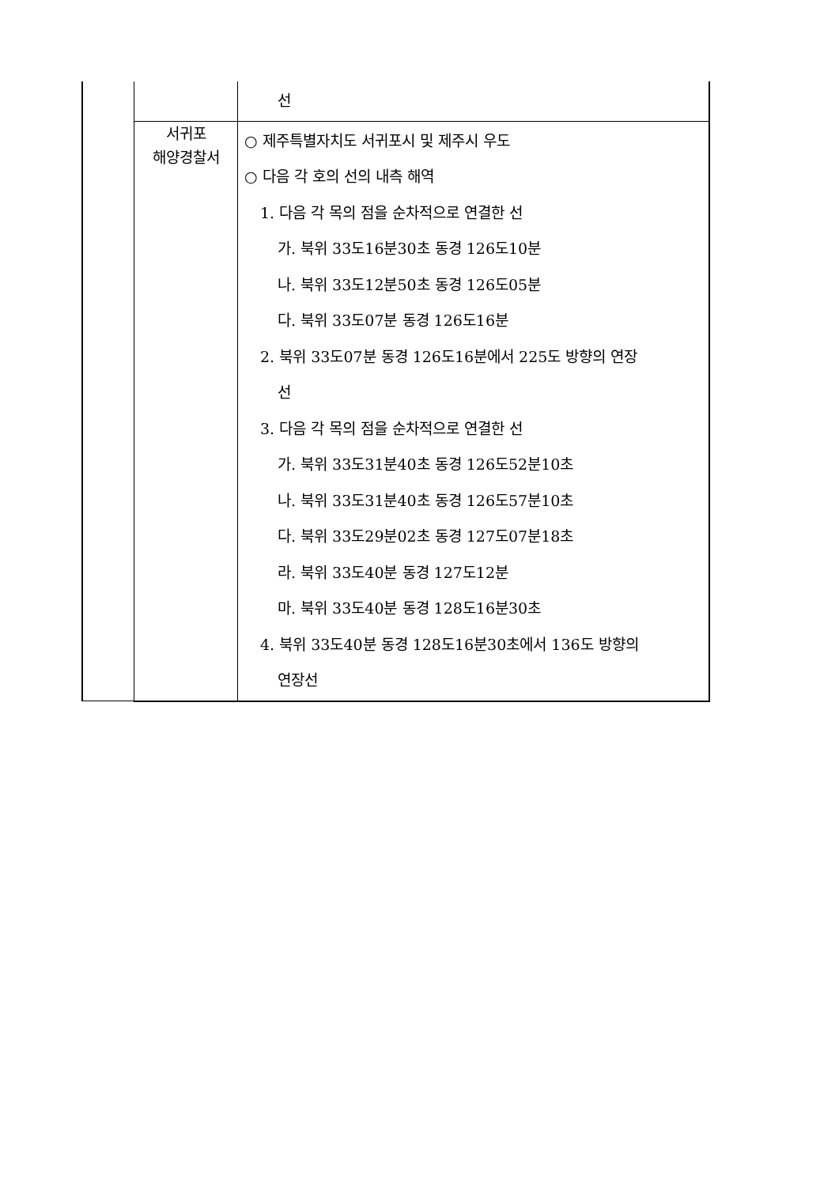| | | 선 |
| | 서귀포 해양경찰서 | ○ 제주특별자치도 서귀포시 및 제주시 우도 ○ 다음 각 호의 선의 내측 해역 1. 다음 각 목의 점을 순차적으로 연결한 선 가. 북위 33도16분30초 동경 126도10분 나. 북위 33도12분50초 동경 126도05분 다. 북위 33도07분 동경 126도16분 2. 북위 33도07분 동경 126도16분에서 225도 방향의 연장 선 3. 다음 각 목의 점을 순차적으로 연결한 선 가. 북위 33도31분40초 동경 126도52분10초 나. 북위 33도31분40초 동경 126도57분10초 다. 북위 33도29분02초 동경 127도07분18초 라. 북위 33도40분 동경 127도12분 마. 북위 33도40분 동경 128도16분30초 4. 북위 33도40분 동경 128도16분30초에서 136도 방향의 연장선 |